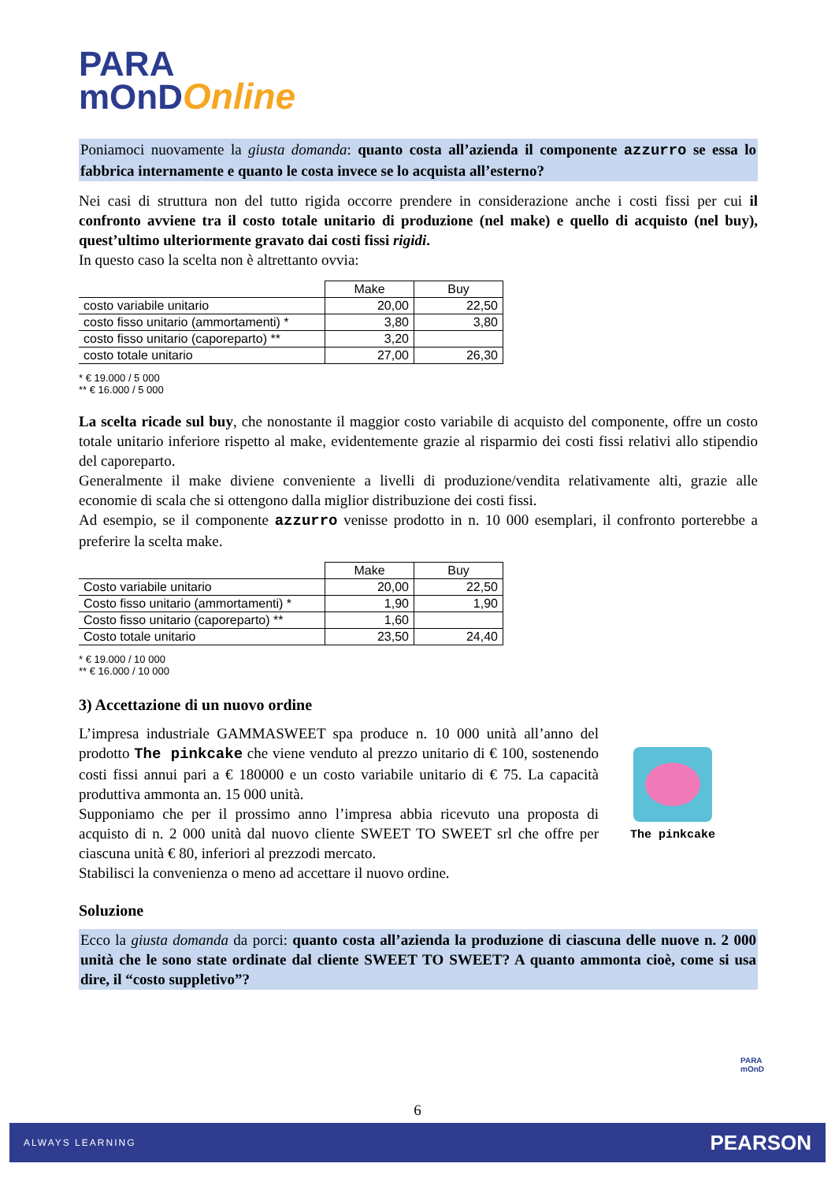PARA
mOnD Online
Poniamoci nuovamente la giusta domanda: quanto costa all’azienda il componente azzurro se essa lo fabbrica internamente e quanto le costa invece se lo acquista all’esterno?
Nei casi di struttura non del tutto rigida occorre prendere in considerazione anche i costi fissi per cui il confronto avviene tra il costo totale unitario di produzione (nel make) e quello di acquisto (nel buy), quest’ultimo ulteriormente gravato dai costi fissi rigidi.
In questo caso la scelta non è altrettanto ovvia:
| | Make | Buy |
| costo variabile unitario | 20,00 | 22,50 |
| costo fisso unitario (ammortamenti) * | 3,80 | 3,80 |
| costo fisso unitario (caporeparto) ** | 3,20 | |
| costo totale unitario | 27,00 | 26,30 |
* € 19.000 / 5 000
** € 16.000 / 5 000
La scelta ricade sul buy, che nonostante il maggior costo variabile di acquisto del componente, offre un costo totale unitario inferiore rispetto al make, evidentemente grazie al risparmio dei costi fissi relativi allo stipendio del caporeparto.
Generalmente il make diviene conveniente a livelli di produzione/vendita relativamente alti, grazie alle economie di scala che si ottengono dalla miglior distribuzione dei costi fissi.
Ad esempio, se il componente azzurro venisse prodotto in n. 10 000 esemplari, il confronto porterebbe a preferire la scelta make.
| | Make | Buy |
| Costo variabile unitario | 20,00 | 22,50 |
| Costo fisso unitario (ammortamenti) * | 1,90 | 1,90 |
| Costo fisso unitario (caporeparto) ** | 1,60 | |
| Costo totale unitario | 23,50 | 24,40 |
* € 19.000 / 10 000
** € 16.000 / 10 000
3) Accettazione di un nuovo ordine
L’impresa industriale GAMMASWEET spa produce n. 10 000 unità all’anno del prodotto The pinkcake che viene venduto al prezzo unitario di € 100, sostenendo costi fissi annui pari a € 180000 e un costo variabile unitario di € 75. La capacità produttiva ammonta an. 15 000 unità.
Supponiamo che per il prossimo anno l’impresa abbia ricevuto una proposta di acquisto di n. 2 000 unità dal nuovo cliente SWEET TO SWEET srl che offre per ciascuna unità € 80, inferiori al prezzodi mercato.
Stabilisci la convenienza o meno ad accettare il nuovo ordine.
The pinkcake
Soluzione
Ecco la giusta domanda da porci: quanto costa all’azienda la produzione di ciascuna delle nuove n. 2 000 unità che le sono state ordinate dal cliente SWEET TO SWEET? A quanto ammonta cioè, come si usa dire, il “costo suppletivo”?
6
PARA
mOnD
ALWAYS LEARNING PEARSON